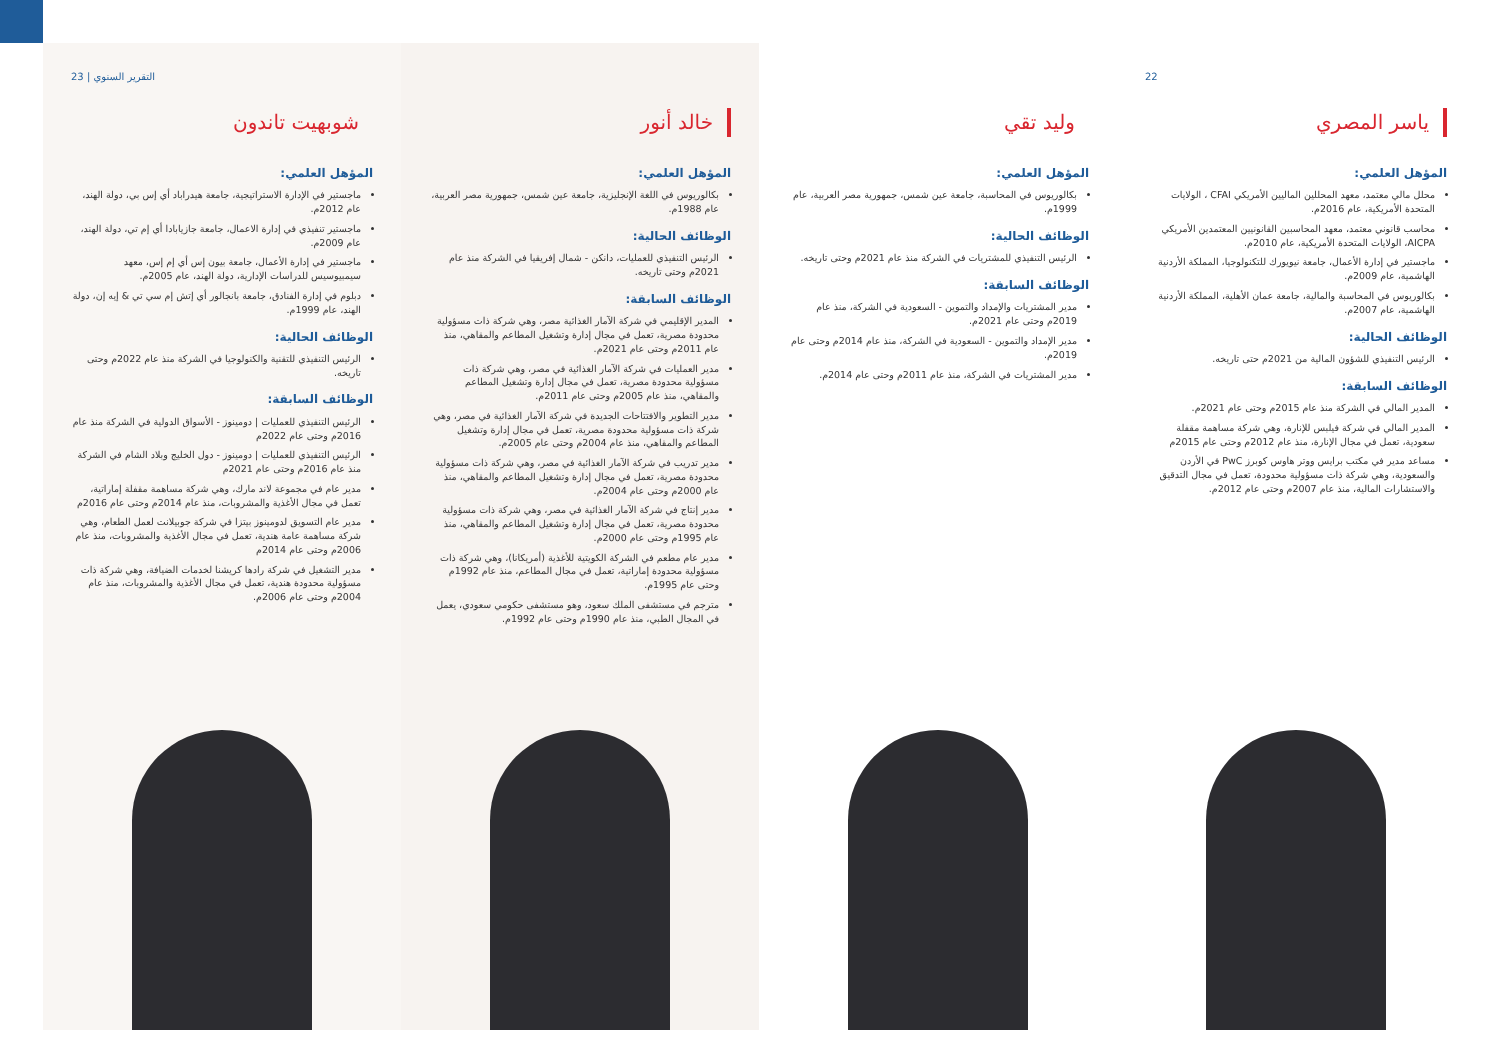22
ياسر المصري
المؤهل العلمي:
محلل مالي معتمد، معهد المحللين الماليين الأمريكي CFAI ، الولايات المتحدة الأمريكية، عام 2016م.
محاسب قانوني معتمد، معهد المحاسبين القانونيين المعتمدين الأمريكي AICPA، الولايات المتحدة الأمريكية، عام 2010م.
ماجستير في إدارة الأعمال، جامعة نيويورك للتكنولوجيا، المملكة الأردنية الهاشمية، عام 2009م.
بكالوريوس في المحاسبة والمالية، جامعة عمان الأهلية، المملكة الأردنية الهاشمية، عام 2007م.
الوظائف الحالية:
الرئيس التنفيذي للشؤون المالية من 2021م حتى تاريخه.
الوظائف السابقة:
المدير المالي في الشركة منذ عام 2015م وحتى عام 2021م.
المدير المالي في شركة فيلبس للإنارة، وهي شركة مساهمة مقفلة سعودية، تعمل في مجال الإنارة، منذ عام 2012م وحتى عام 2015م
مساعد مدير في مكتب برايس ووتر هاوس كوبرز PwC في الأردن والسعودية، وهي شركة ذات مسؤولية محدودة، تعمل في مجال التدقيق والاستشارات المالية، منذ عام 2007م وحتى عام 2012م.
وليد تقي
المؤهل العلمي:
بكالوريوس في المحاسبة، جامعة عين شمس، جمهورية مصر العربية، عام 1999م.
الوظائف الحالية:
الرئيس التنفيذي للمشتريات في الشركة منذ عام 2021م وحتى تاريخه.
الوظائف السابقة:
مدير المشتريات والإمداد والتموين - السعودية في الشركة، منذ عام 2019م وحتى عام 2021م.
مدير الإمداد والتموين - السعودية في الشركة، منذ عام 2014م وحتى عام 2019م.
مدير المشتريات في الشركة، منذ عام 2011م وحتى عام 2014م.
خالد أنور
المؤهل العلمي:
بكالوريوس في اللغة الإنجليزية، جامعة عين شمس، جمهورية مصر العربية، عام 1988م.
الوظائف الحالية:
الرئيس التنفيذي للعمليات، دانكن - شمال إفريقيا في الشركة منذ عام 2021م وحتى تاريخه.
الوظائف السابقة:
المدير الإقليمي في شركة الآمار الغذائية مصر، وهي شركة ذات مسؤولية محدودة مصرية، تعمل في مجال إدارة وتشغيل المطاعم والمقاهي، منذ عام 2011م وحتى عام 2021م.
مدير العمليات في شركة الآمار الغذائية في مصر، وهي شركة ذات مسؤولية محدودة مصرية، تعمل في مجال إدارة وتشغيل المطاعم والمقاهي، منذ عام 2005م وحتى عام 2011م.
مدير التطوير والافتتاحات الجديدة في شركة الآمار الغذائية في مصر، وهي شركة ذات مسؤولية محدودة مصرية، تعمل في مجال إدارة وتشغيل المطاعم والمقاهي، منذ عام 2004م وحتى عام 2005م.
مدير تدريب في شركة الآمار الغذائية في مصر، وهي شركة ذات مسؤولية محدودة مصرية، تعمل في مجال إدارة وتشغيل المطاعم والمقاهي، منذ عام 2000م وحتى عام 2004م.
مدير إنتاج في شركة الآمار الغذائية في مصر، وهي شركة ذات مسؤولية محدودة مصرية، تعمل في مجال إدارة وتشغيل المطاعم والمقاهي، منذ عام 1995م وحتى عام 2000م.
مدير عام مطعم في الشركة الكويتية للأغذية (أمريكانا)، وهي شركة ذات مسؤولية محدودة إماراتية، تعمل في مجال المطاعم، منذ عام 1992م وحتى عام 1995م.
مترجم في مستشفى الملك سعود، وهو مستشفى حكومي سعودي، يعمل في المجال الطبي، منذ عام 1990م وحتى عام 1992م.
التقرير السنوي | 23
شوبهيت تاندون
المؤهل العلمي:
ماجستير في الإدارة الاستراتيجية، جامعة هيدراباد أي إس بي، دولة الهند، عام 2012م.
ماجستير تنفيذي في إدارة الاعمال، جامعة جازيابادا أي إم تي، دولة الهند، عام 2009م.
ماجستير في إدارة الأعمال، جامعة بيون إس أي إم إس، معهد سيمبيوسيس للدراسات الإدارية، دولة الهند، عام 2005م.
دبلوم في إدارة الفنادق، جامعة بانجالور أي إتش إم سي تي & إيه إن، دولة الهند، عام 1999م.
الوظائف الحالية:
الرئيس التنفيذي للتقنية والكنولوجيا في الشركة منذ عام 2022م وحتى تاريخه.
الوظائف السابقة:
الرئيس التنفيذي للعمليات | دومينوز - الأسواق الدولية في الشركة منذ عام 2016م وحتى عام 2022م
الرئيس التنفيذي للعمليات | دومينوز - دول الخليج وبلاد الشام في الشركة منذ عام 2016م وحتى عام 2021م
مدير عام في مجموعة لاند مارك، وهي شركة مساهمة مقفلة إماراتية، تعمل في مجال الأغذية والمشروبات، منذ عام 2014م وحتى عام 2016م
مدير عام التسويق لدومينوز بيتزا في شركة جوبيلانت لعمل الطعام، وهي شركة مساهمة عامة هندية، تعمل في مجال الأغذية والمشروبات، منذ عام 2006م وحتى عام 2014م
مدير التشغيل في شركة رادها كريشنا لخدمات الضيافة، وهي شركة ذات مسؤولية محدودة هندية، تعمل في مجال الأغذية والمشروبات، منذ عام 2004م وحتى عام 2006م.